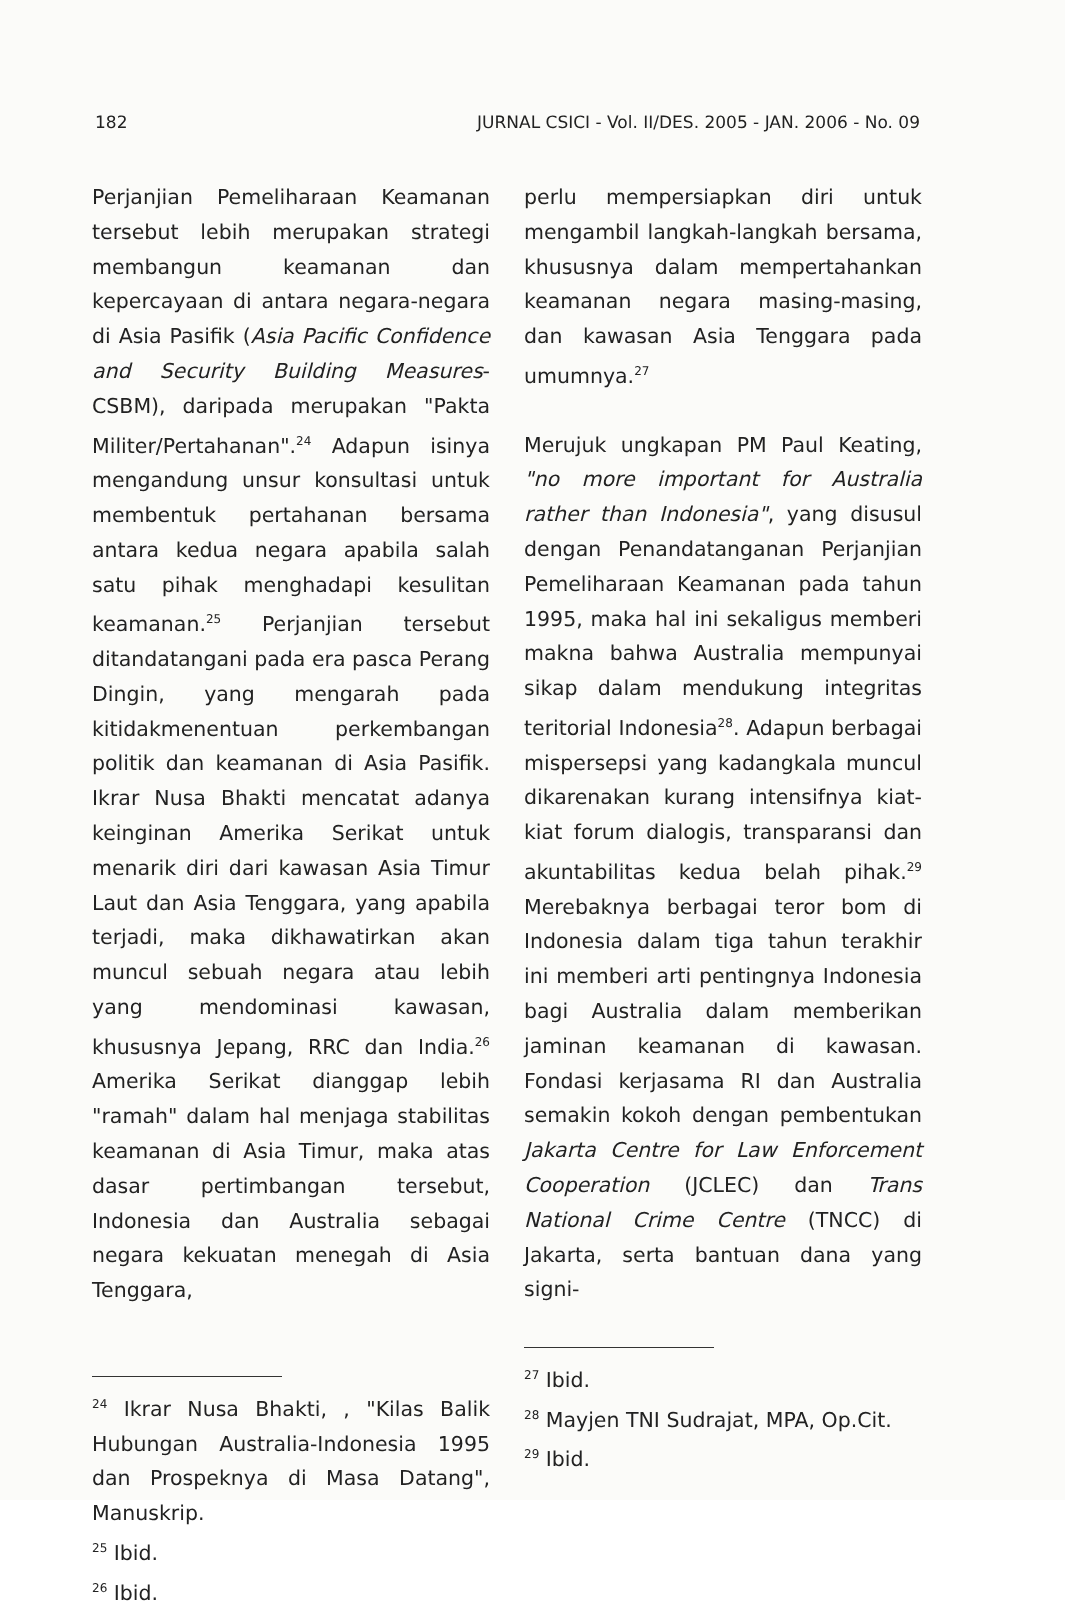182 JURNAL CSICI - Vol. II/DES. 2005 - JAN. 2006 - No. 09
Perjanjian Pemeliharaan Keamanan tersebut lebih merupakan strategi membangun keamanan dan kepercayaan di antara negara-negara di Asia Pasifik (Asia Pacific Confidence and Security Building Measures-CSBM), daripada merupakan "Pakta Militer/Pertahanan".<sup>24</sup> Adapun isinya mengandung unsur konsultasi untuk membentuk pertahanan bersama antara kedua negara apabila salah satu pihak menghadapi kesulitan keamanan.<sup>25</sup> Perjanjian tersebut ditandatangani pada era pasca Perang Dingin, yang mengarah pada kitidakmenentuan perkembangan politik dan keamanan di Asia Pasifik. Ikrar Nusa Bhakti mencatat adanya keinginan Amerika Serikat untuk menarik diri dari kawasan Asia Timur Laut dan Asia Tenggara, yang apabila terjadi, maka dikhawatirkan akan muncul sebuah negara atau lebih yang mendominasi kawasan, khususnya Jepang, RRC dan India.<sup>26</sup> Amerika Serikat dianggap lebih "ramah" dalam hal menjaga stabilitas keamanan di Asia Timur, maka atas dasar pertimbangan tersebut, Indonesia dan Australia sebagai negara kekuatan menegah di Asia Tenggara,
<sup>24</sup> Ikrar Nusa Bhakti, , "Kilas Balik Hubungan Australia-Indonesia 1995 dan Prospeknya di Masa Datang", Manuskrip.
<sup>25</sup> Ibid.
<sup>26</sup> Ibid.
perlu mempersiapkan diri untuk mengambil langkah-langkah bersama, khususnya dalam mempertahankan keamanan negara masing-masing, dan kawasan Asia Tenggara pada umumnya.<sup>27</sup>
Merujuk ungkapan PM Paul Keating, "no more important for Australia rather than Indonesia", yang disusul dengan Penandatanganan Perjanjian Pemeliharaan Keamanan pada tahun 1995, maka hal ini sekaligus memberi makna bahwa Australia mempunyai sikap dalam mendukung integritas teritorial Indonesia<sup>28</sup>. Adapun berbagai mispersepsi yang kadangkala muncul dikarenakan kurang intensifnya kiat-kiat forum dialogis, transparansi dan akuntabilitas kedua belah pihak.<sup>29</sup> Merebaknya berbagai teror bom di Indonesia dalam tiga tahun terakhir ini memberi arti pentingnya Indonesia bagi Australia dalam memberikan jaminan keamanan di kawasan. Fondasi kerjasama RI dan Australia semakin kokoh dengan pembentukan Jakarta Centre for Law Enforcement Cooperation (JCLEC) dan Trans National Crime Centre (TNCC) di Jakarta, serta bantuan dana yang signi-
<sup>27</sup> Ibid.
<sup>28</sup> Mayjen TNI Sudrajat, MPA, Op.Cit.
<sup>29</sup> Ibid.